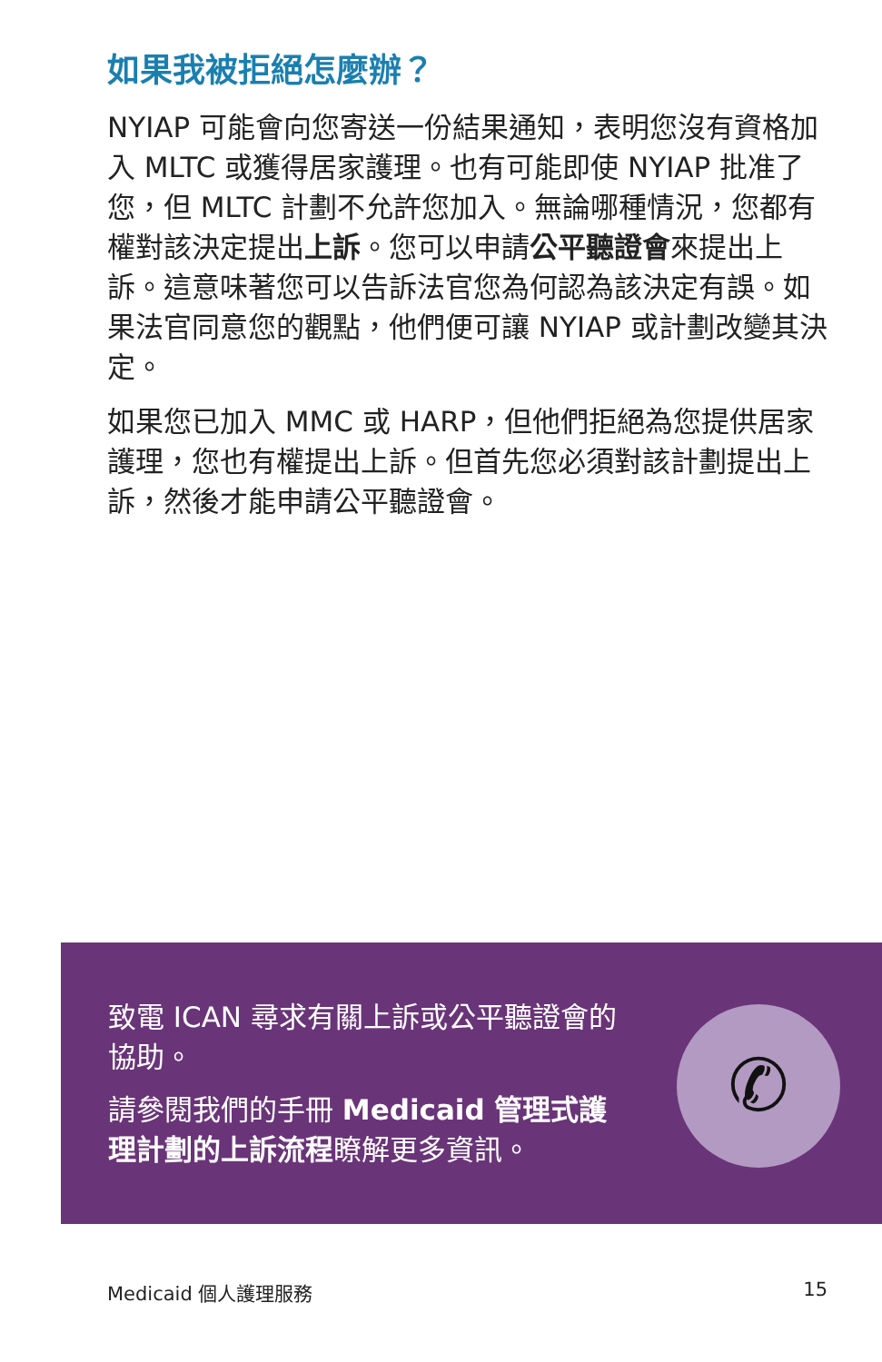如果我被拒絕怎麼辦？
NYIAP 可能會向您寄送一份結果通知，表明您沒有資格加入 MLTC 或獲得居家護理。也有可能即使 NYIAP 批准了您，但 MLTC 計劃不允許您加入。無論哪種情況，您都有權對該決定提出上訴。您可以申請公平聽證會來提出上訴。這意味著您可以告訴法官您為何認為該決定有誤。如果法官同意您的觀點，他們便可讓 NYIAP 或計劃改變其決定。
如果您已加入 MMC 或 HARP，但他們拒絕為您提供居家護理，您也有權提出上訴。但首先您必須對該計劃提出上訴，然後才能申請公平聽證會。
致電 ICAN 尋求有關上訴或公平聽證會的協助。
請參閱我們的手冊 Medicaid 管理式護理計劃的上訴流程瞭解更多資訊。
✆
Medicaid 個人護理服務 15